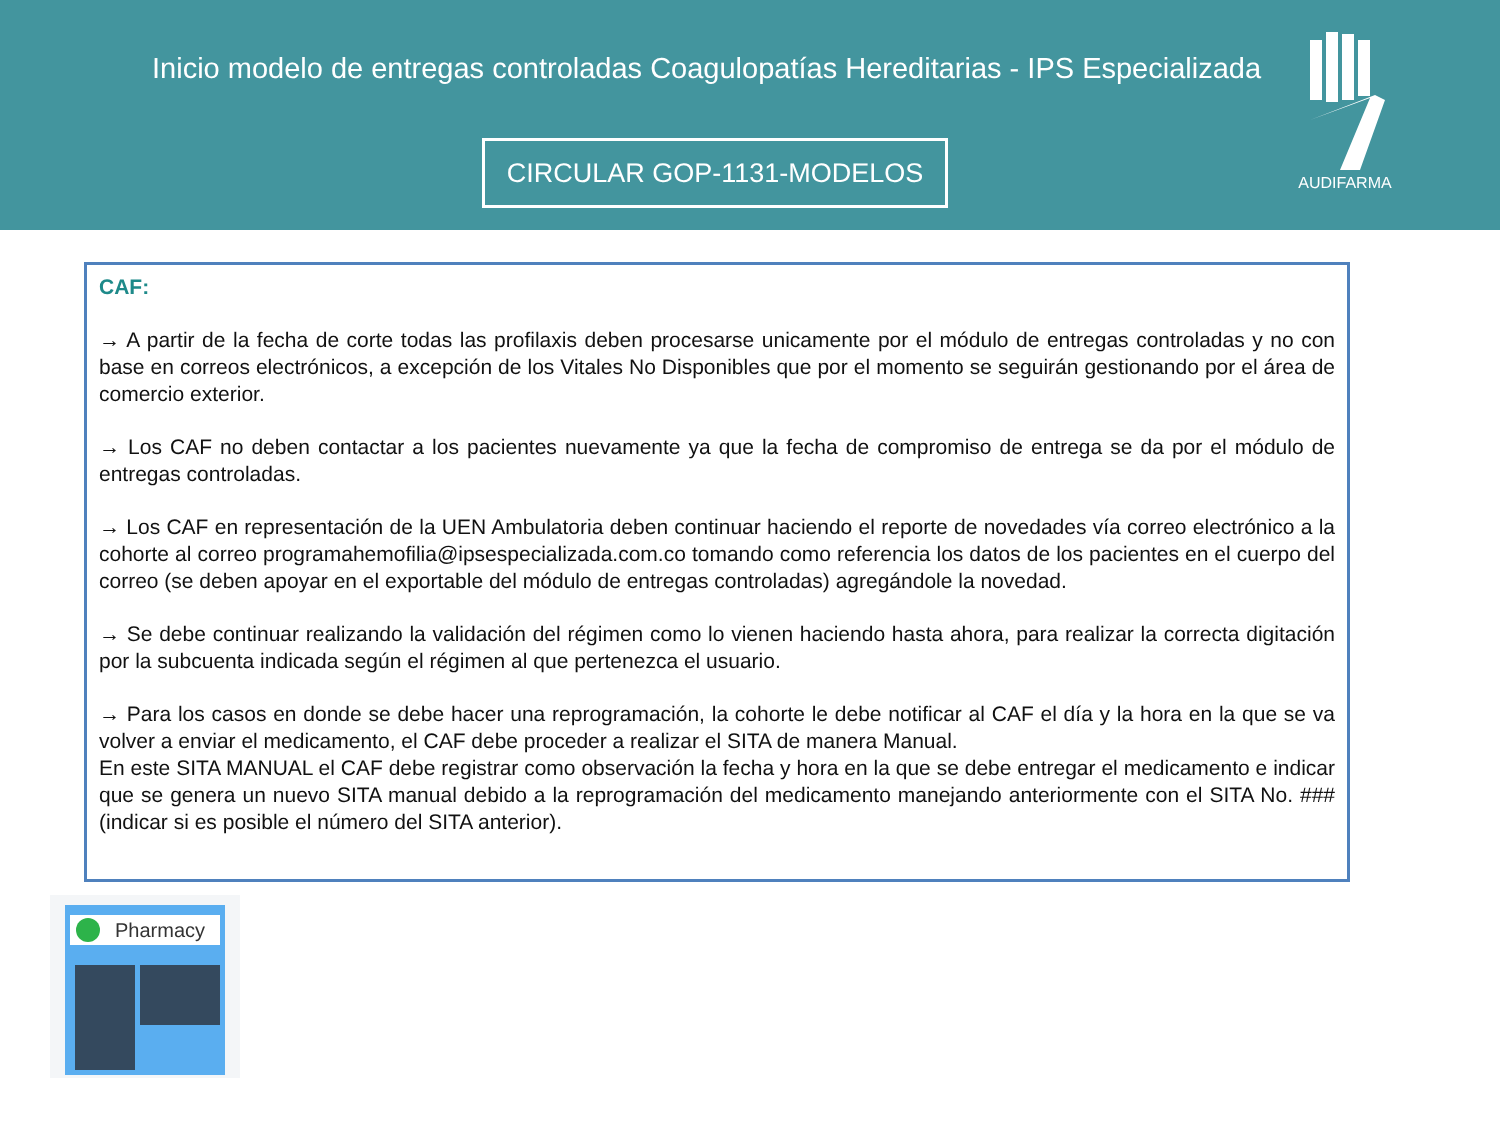Inicio modelo de entregas controladas Coagulopatías Hereditarias - IPS Especializada
CIRCULAR GOP-1131-MODELOS
AUDIFARMA
CAF:
→ A partir de la fecha de corte todas las profilaxis deben procesarse unicamente por el módulo de entregas controladas y no con base en correos electrónicos, a excepción de los Vitales No Disponibles que por el momento se seguirán gestionando por el área de comercio exterior.
→ Los CAF no deben contactar a los pacientes nuevamente ya que la fecha de compromiso de entrega se da por el módulo de entregas controladas.
→ Los CAF en representación de la UEN Ambulatoria deben continuar haciendo el reporte de novedades vía correo electrónico a la cohorte al correo programahemofilia@ipsespecializada.com.co tomando como referencia los datos de los pacientes en el cuerpo del correo (se deben apoyar en el exportable del módulo de entregas controladas) agregándole la novedad.
→ Se debe continuar realizando la validación del régimen como lo vienen haciendo hasta ahora, para realizar la correcta digitación por la subcuenta indicada según el régimen al que pertenezca el usuario.
→ Para los casos en donde se debe hacer una reprogramación, la cohorte le debe notificar al CAF el día y la hora en la que se va volver a enviar el medicamento, el CAF debe proceder a realizar el SITA de manera Manual.
En este SITA MANUAL el CAF debe registrar como observación la fecha y hora en la que se debe entregar el medicamento e indicar que se genera un nuevo SITA manual debido a la reprogramación del medicamento manejando anteriormente con el SITA No. ### (indicar si es posible el número del SITA anterior).
Pharmacy